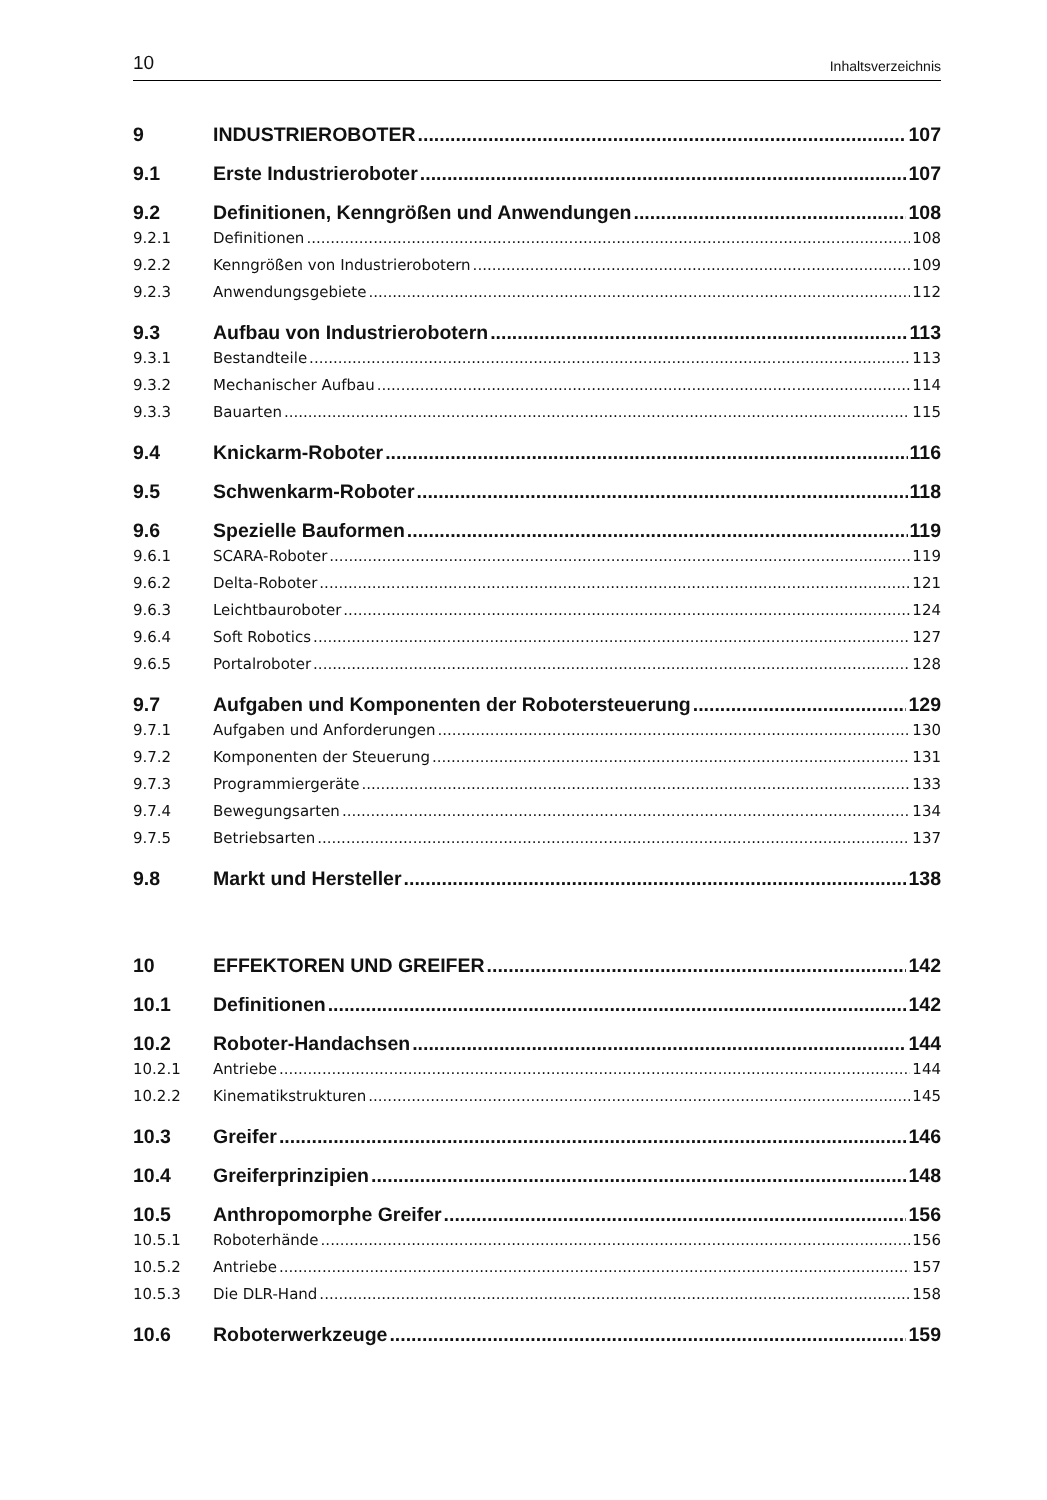10 Inhaltsverzeichnis
9 INDUSTRIEROBOTER 107
9.1 Erste Industrieroboter 107
9.2 Definitionen, Kenngrößen und Anwendungen 108
9.2.1 Definitionen 108
9.2.2 Kenngrößen von Industrierobotern 109
9.2.3 Anwendungsgebiete 112
9.3 Aufbau von Industrierobotern 113
9.3.1 Bestandteile 113
9.3.2 Mechanischer Aufbau 114
9.3.3 Bauarten 115
9.4 Knickarm-Roboter 116
9.5 Schwenkarm-Roboter 118
9.6 Spezielle Bauformen 119
9.6.1 SCARA-Roboter 119
9.6.2 Delta-Roboter 121
9.6.3 Leichtbauroboter 124
9.6.4 Soft Robotics 127
9.6.5 Portalroboter 128
9.7 Aufgaben und Komponenten der Robotersteuerung 129
9.7.1 Aufgaben und Anforderungen 130
9.7.2 Komponenten der Steuerung 131
9.7.3 Programmiergeräte 133
9.7.4 Bewegungsarten 134
9.7.5 Betriebsarten 137
9.8 Markt und Hersteller 138
10 EFFEKTOREN UND GREIFER 142
10.1 Definitionen 142
10.2 Roboter-Handachsen 144
10.2.1 Antriebe 144
10.2.2 Kinematikstrukturen 145
10.3 Greifer 146
10.4 Greiferprinzipien 148
10.5 Anthropomorphe Greifer 156
10.5.1 Roboterhände 156
10.5.2 Antriebe 157
10.5.3 Die DLR-Hand 158
10.6 Roboterwerkzeuge 159